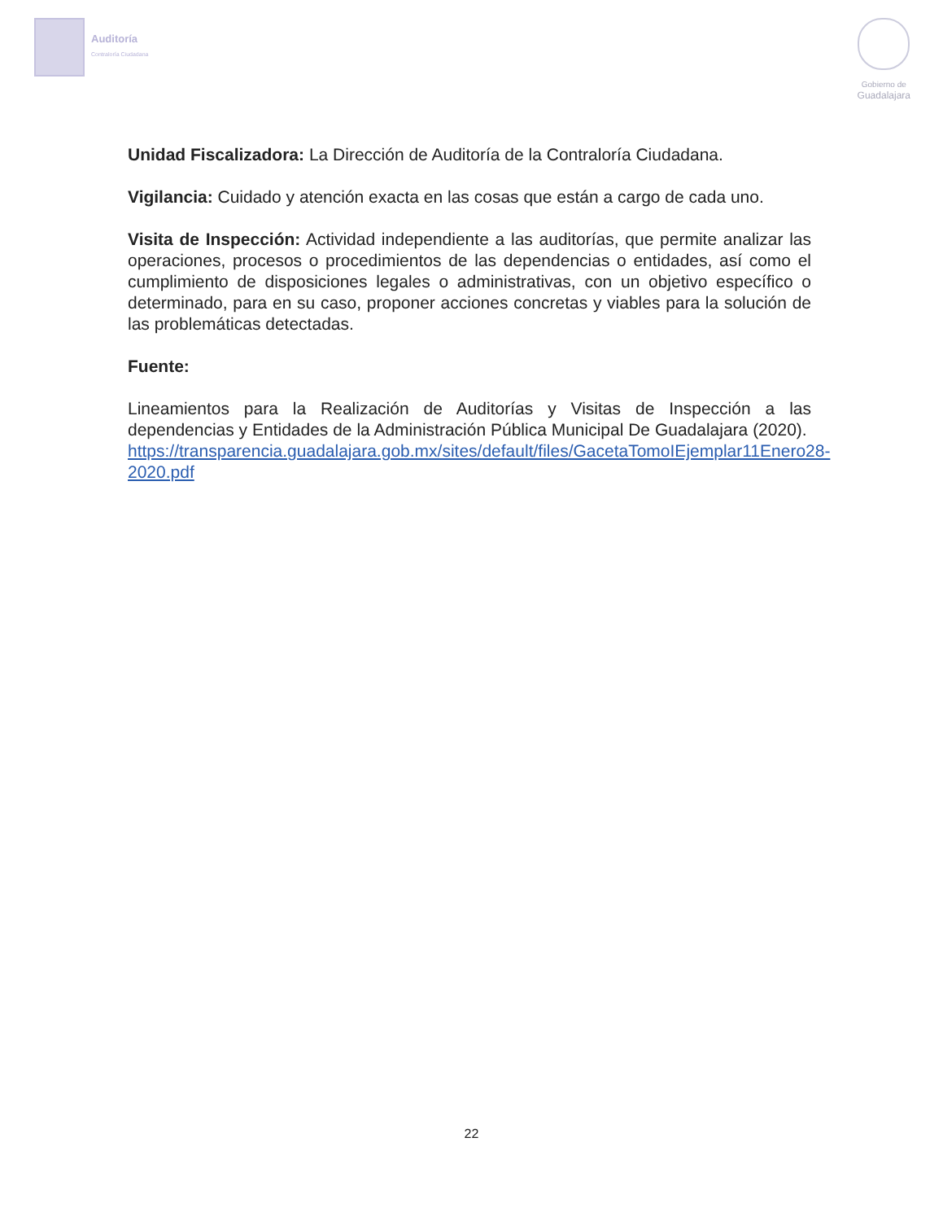Auditoría
Contraloría Ciudadana
Gobierno de
Guadalajara
Unidad Fiscalizadora: La Dirección de Auditoría de la Contraloría Ciudadana.
Vigilancia: Cuidado y atención exacta en las cosas que están a cargo de cada uno.
Visita de Inspección: Actividad independiente a las auditorías, que permite analizar las operaciones, procesos o procedimientos de las dependencias o entidades, así como el cumplimiento de disposiciones legales o administrativas, con un objetivo específico o determinado, para en su caso, proponer acciones concretas y viables para la solución de las problemáticas detectadas.
Fuente:
Lineamientos para la Realización de Auditorías y Visitas de Inspección a las dependencias y Entidades de la Administración Pública Municipal De Guadalajara (2020).
https://transparencia.guadalajara.gob.mx/sites/default/files/GacetaTomoIEjemplar11Enero28-2020.pdf
22